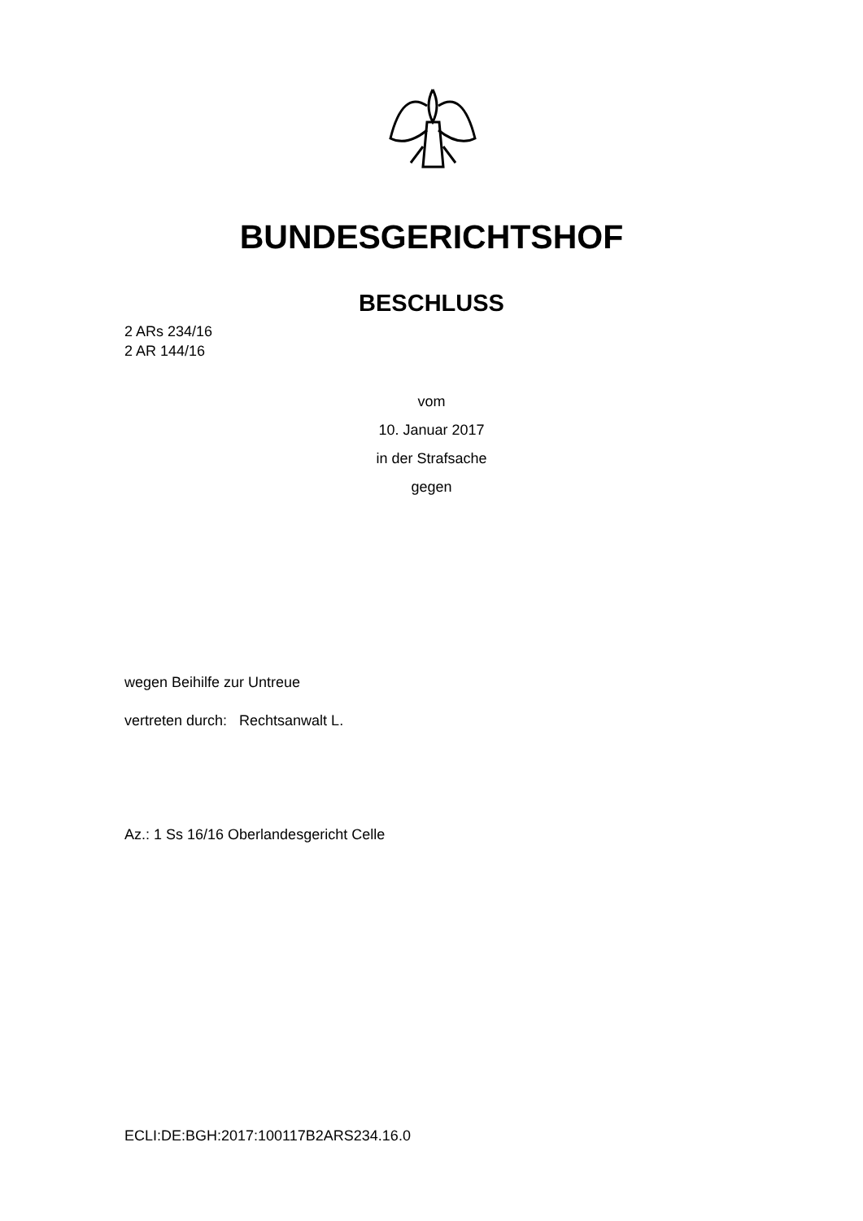BUNDESGERICHTSHOF
BESCHLUSS
2 ARs 234/16
2 AR 144/16
vom
10. Januar 2017
in der Strafsache
gegen
wegen Beihilfe zur Untreue
vertreten durch: Rechtsanwalt L.
Az.: 1 Ss 16/16 Oberlandesgericht Celle
ECLI:DE:BGH:2017:100117B2ARS234.16.0